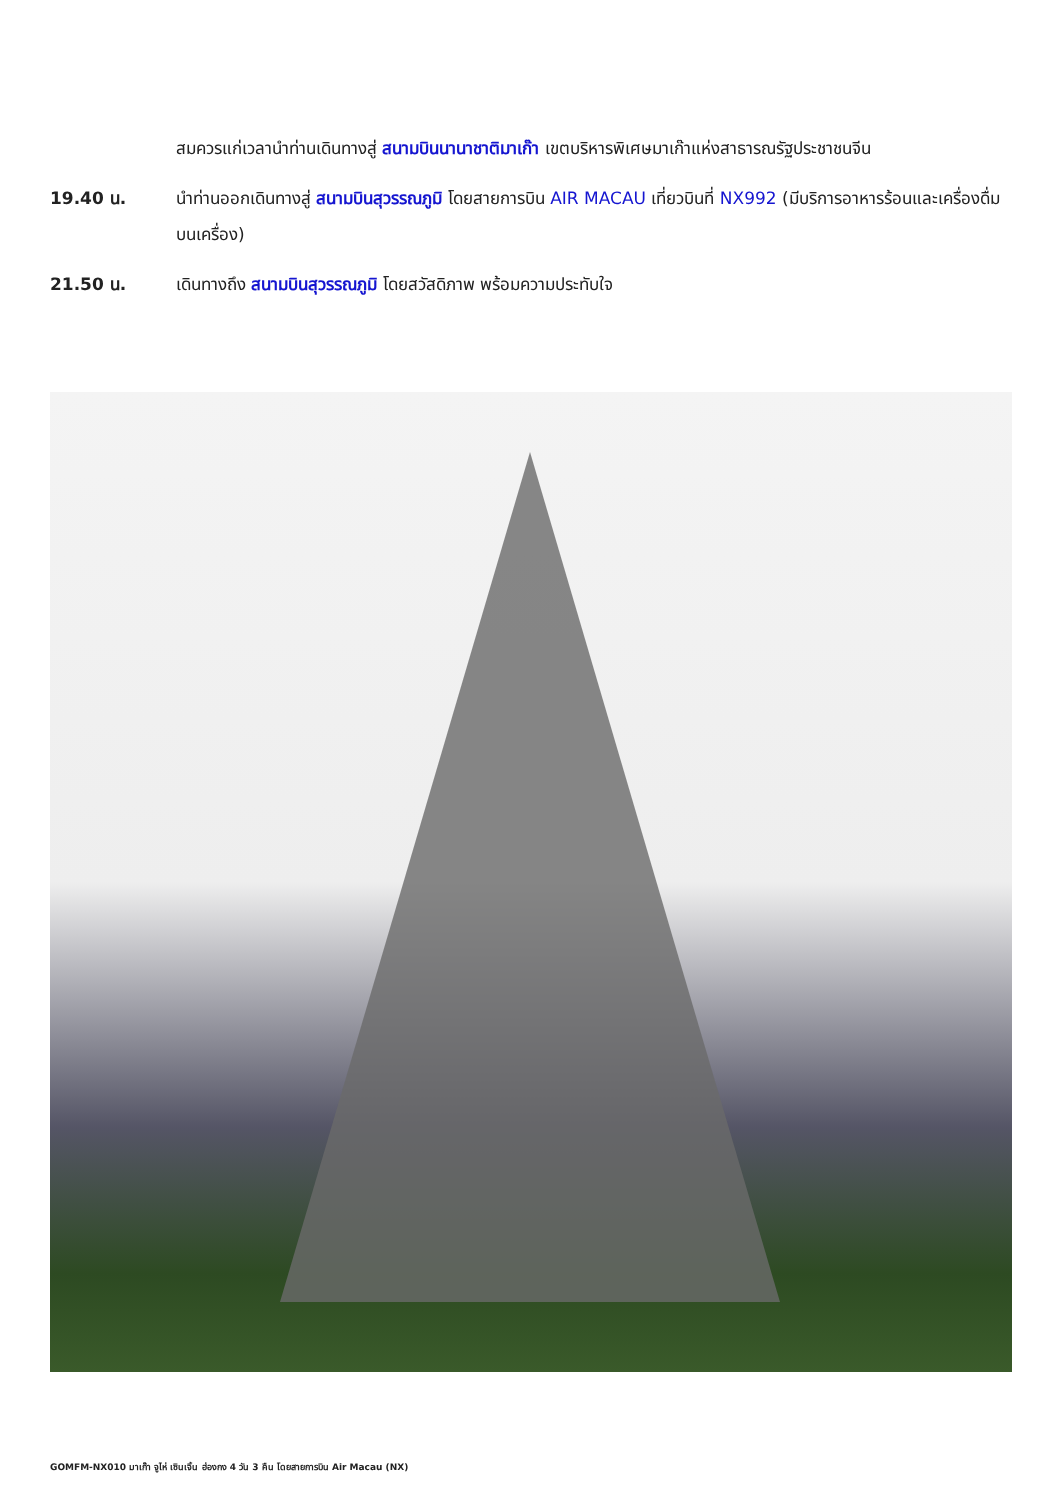สมควรแก่เวลานำท่านเดินทางสู่ สนามบินนานาชาติมาเก๊า เขตบริหารพิเศษมาเก๊าแห่งสาธารณรัฐประชาชนจีน
19.40 น. นำท่านออกเดินทางสู่ สนามบินสุวรรณภูมิ โดยสายการบิน AIR MACAU เที่ยวบินที่ NX992 (มีบริการอาหารร้อนและเครื่องดื่มบนเครื่อง)
21.50 น. เดินทางถึง สนามบินสุวรรณภูมิ โดยสวัสดิภาพ พร้อมความประทับใจ
GOMFM-NX010 มาเก๊า จูไห่ เซินเจิ้น ฮ่องกง 4 วัน 3 คืน โดยสายการบิน Air Macau (NX)